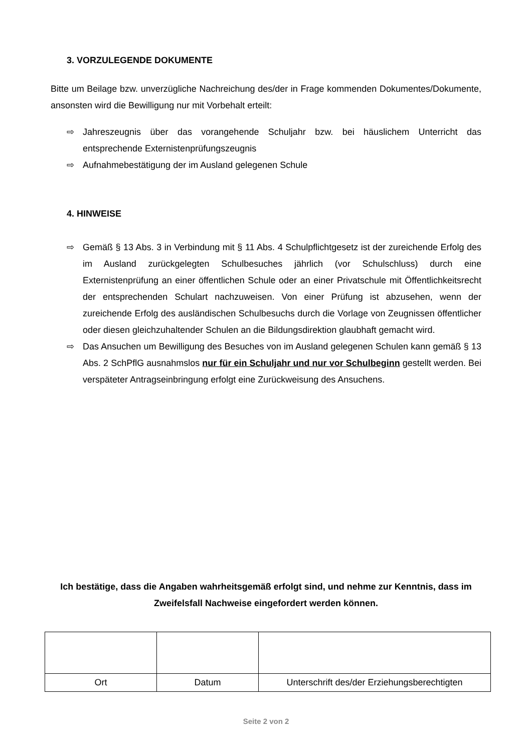3. VORZULEGENDE DOKUMENTE
Bitte um Beilage bzw. unverzügliche Nachreichung des/der in Frage kommenden Dokumentes/Dokumente, ansonsten wird die Bewilligung nur mit Vorbehalt erteilt:
⇨ Jahreszeugnis über das vorangehende Schuljahr bzw. bei häuslichem Unterricht das entsprechende Externistenprüfungszeugnis
⇨ Aufnahmebestätigung der im Ausland gelegenen Schule
4. HINWEISE
⇨ Gemäß § 13 Abs. 3 in Verbindung mit § 11 Abs. 4 Schulpflichtgesetz ist der zureichende Erfolg des im Ausland zurückgelegten Schulbesuches jährlich (vor Schulschluss) durch eine Externistenprüfung an einer öffentlichen Schule oder an einer Privatschule mit Öffentlichkeitsrecht der entsprechenden Schulart nachzuweisen. Von einer Prüfung ist abzusehen, wenn der zureichende Erfolg des ausländischen Schulbesuchs durch die Vorlage von Zeugnissen öffentlicher oder diesen gleichzuhaltender Schulen an die Bildungsdirektion glaubhaft gemacht wird.
⇨ Das Ansuchen um Bewilligung des Besuches von im Ausland gelegenen Schulen kann gemäß § 13 Abs. 2 SchPflG ausnahmslos nur für ein Schuljahr und nur vor Schulbeginn gestellt werden. Bei verspäteter Antragseinbringung erfolgt eine Zurückweisung des Ansuchens.
Ich bestätige, dass die Angaben wahrheitsgemäß erfolgt sind, und nehme zur Kenntnis, dass im Zweifelsfall Nachweise eingefordert werden können.
| Ort | Datum | Unterschrift des/der Erziehungsberechtigten |
Seite 2 von 2